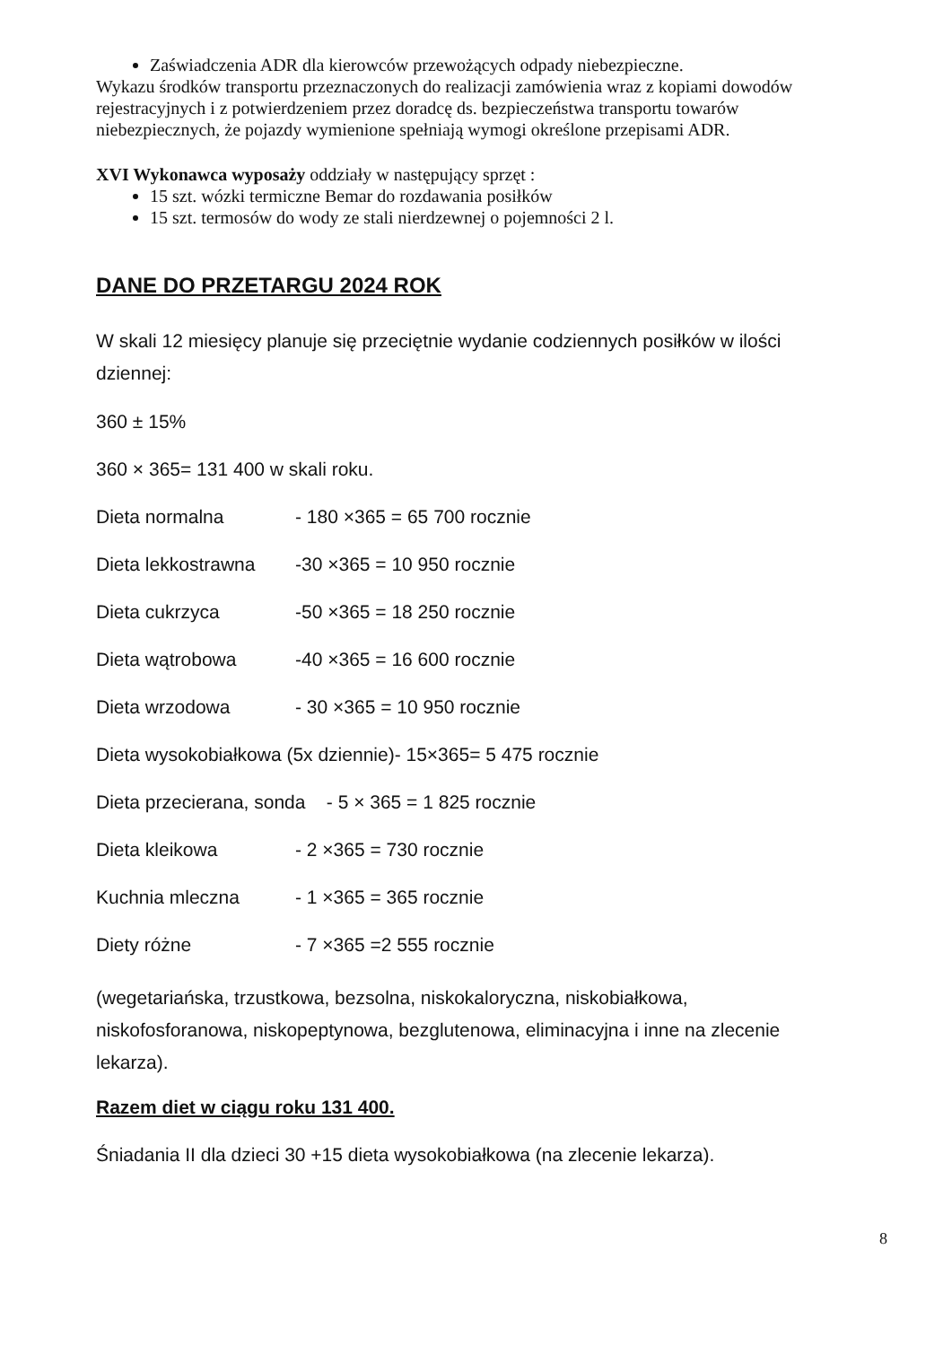Zaświadczenia ADR dla kierowców przewożących odpady niebezpieczne.
Wykazu środków transportu przeznaczonych do realizacji zamówienia wraz z kopiami dowodów rejestracyjnych i z potwierdzeniem przez doradcę ds. bezpieczeństwa transportu towarów niebezpiecznych, że pojazdy wymienione spełniają wymogi określone przepisami ADR.
XVI Wykonawca wyposaży oddziały w następujący sprzęt :
15 szt. wózki termiczne Bemar do rozdawania posiłków
15 szt. termosów do wody ze stali nierdzewnej o pojemności 2 l.
DANE DO PRZETARGU 2024 ROK
W skali 12 miesięcy planuje się przeciętnie wydanie codziennych posiłków w ilości dziennej:
360 ± 15%
360 × 365= 131 400 w skali roku.
Dieta normalna - 180 ×365 = 65 700 rocznie
Dieta lekkostrawna -30 ×365 = 10 950 rocznie
Dieta cukrzyca -50 ×365 = 18 250 rocznie
Dieta wątrobowa -40 ×365 = 16 600 rocznie
Dieta wrzodowa - 30 ×365 = 10 950 rocznie
Dieta wysokobiałkowa (5x dziennie)- 15×365= 5 475 rocznie
Dieta przecierana, sonda - 5 × 365 = 1 825 rocznie
Dieta kleikowa - 2 ×365 = 730 rocznie
Kuchnia mleczna - 1 ×365 = 365 rocznie
Diety różne - 7 ×365 =2 555 rocznie
(wegetariańska, trzustkowa, bezsolna, niskokaloryczna, niskobiałkowa, niskofosforanowa, niskopeptynowa, bezglutenowa, eliminacyjna i inne na zlecenie lekarza).
Razem diet w ciągu roku 131 400.
Śniadania II dla dzieci 30 +15 dieta wysokobiałkowa (na zlecenie lekarza).
8